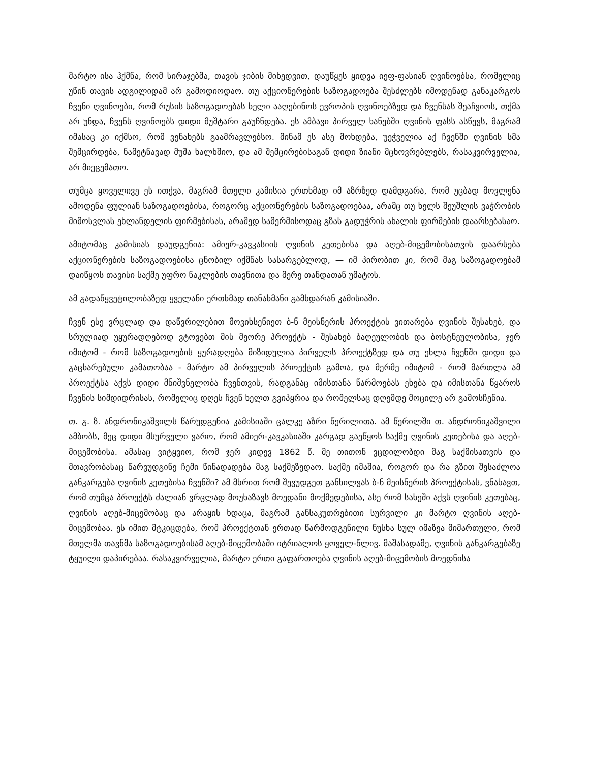მარტო ისა ჰქმნა, რომ სირაჯებმა, თავის ჯიბის მიხედვით, დაუწყეს ყიდვა იეფ-ფასიან ღვინოებსა, რომელიც უწინ თავის ადგილიდამ არ გამოდიოდაო. თუ აქციონერების საზოგადოება შესძლებს იმოდენად განაკარგოს ჩვენი ღვინოები, რომ რუსის საზოგადოებას ხელი ააღებინოს ევროპის ღვინოებზედ და ჩვენსას შეაჩვიოს, თქმა არ უნდა, ჩვენს ღვინოებს დიდი მუშტარი გაუჩნდება. ეს ამბავი პირველ ხანებში ღვინის ფასს ასწევს, მაგრამ იმასაც კი იქმსო, რომ ვენახებს გაამრავლებსო. მინამ ეს ასე მოხდება, უეჭველია აქ ჩვენში ღვინის სმა შემცირდება, ნამეტნავად მუშა ხალხშიო, და ამ შემცირებისაგან დიდი ზიანი მცხოვრებლებს, რასაკვირველია, არ მიეცემათო.
თუმცა ყოველივე ეს ითქვა, მაგრამ მთელი კამისია ერთხმად იმ აზრზედ დამდგარა, რომ უცბად მოვლენა ამოდენა ფულიან საზოგადოებისა, როგორც აქციონერების საზოგადოებაა, არამც თუ ხელს შეუშლის ვაჭრობის მიმოსვლას ეხლანდელის ფირმებისას, არამედ სამერმისოდაც გზას გადუჭრის ახალის ფირმების დაარსებასაო.
ამიტომაც კამისიას დაუდგენია: ამიერ-კავკასიის ღვინის კეთებისა და აღებ-მიცემობისათვის დაარსება აქციონერების საზოგადოებისა ცნობილ იქმნას სასარგებლოდ, — იმ პირობით კი, რომ მაგ საზოგადოებამ დაიწყოს თავისი საქმე უფრო ნაკლების თავნითა და მერე თანდათან უმატოს.
ამ გადაწყვეტილობაზედ ყველანი ერთხმად თანახმანი გამხდარან კამისიაში.
ჩვენ ესე ვრცლად და დაწვრილებით მოვიხსენიეთ ბ-ნ მეისნერის პროექტის ვითარება ღვინის შესახებ, და სრულიად უყურადღებოდ ვტოვებთ მის მეორე პროექტს - შესახებ ბაღეულობის და ბოსტნეულობისა, ჯერ იმიტომ - რომ საზოგადოების ყურადღება მიზიდულია პირველს პროექტზედ და თუ ეხლა ჩვენში დიდი და გაცხარებული კამათობაა - მარტო ამ პირველის პროექტის გამოა, და მერმე იმიტომ - რომ მართლა ამ პროექტსა აქვს დიდი მნიშვნელობა ჩვენთვის, რადგანაც იმისთანა წარმოებას ეხება და იმისთანა წყაროს ჩვენის სიმდიდრისას, რომელიც დღეს ჩვენ ხელთ გვიპყრია და რომელსაც დღემდე მოცილე არ გამოსჩენია.
თ. გ. ზ. ანდრონიკაშვილს წარუდგენია კამისიაში ცალკე აზრი წერილითა. ამ წერილში თ. ანდრონიკაშვილი ამბობს, მეც დიდი მსურველი ვარო, რომ ამიერ-კავკასიაში კარგად გაეწყოს საქმე ღვინის კეთებისა და აღებ-მიცემობისა. ამასაც ვიტყვიო, რომ ჯერ კიდევ 1862 წ. მე თითონ ვცდილობდი მაგ საქმისათვის და მთავრობასაც წარვუდგინე ჩემი წინადადება მაგ საქმეზედაო. საქმე იმაშია, როგორ და რა გზით შესაძლოა განკარგება ღვინის კეთებისა ჩვენში? ამ მხრით რომ შევუდგეთ განხილვას ბ-ნ მეისნერის პროექტისას, ვნახავთ, რომ თუმცა პროექტს ძალიან ვრცლად მოუხაზავს მოედანი მოქმედებისა, ასე რომ სახეში აქვს ღვინის კეთებაც, ღვინის აღებ-მიცემობაც და არაყის ხდაცა, მაგრამ განსაკუთრებითი სურვილი კი მარტო ღვინის აღებ-მიცემობაა. ეს იმით მტკიცდება, რომ პროექტთან ერთად წარმოდგენილი ნუსხა სულ იმაზეა მიმართული, რომ მთელმა თავნმა საზოგადოებისამ აღებ-მიცემობაში იტრიალოს ყოველ-წლივ. მაშასადამე, ღვინის განკარგებაზე ტყუილი დაპირებაა. რასაკვირველია, მარტო ერთი გაფართოება ღვინის აღებ-მიცემობის მოედნისა